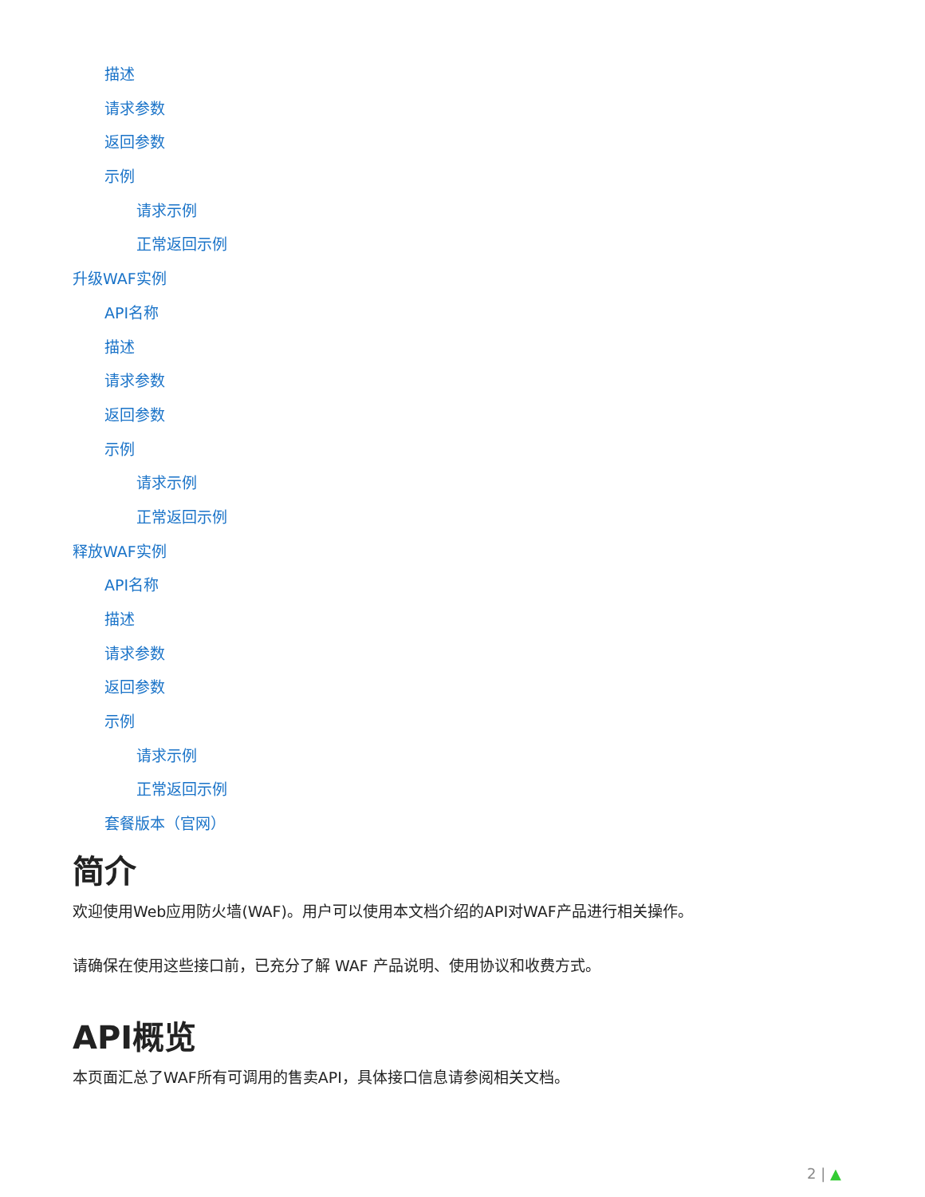描述
请求参数
返回参数
示例
请求示例
正常返回示例
升级WAF实例
API名称
描述
请求参数
返回参数
示例
请求示例
正常返回示例
释放WAF实例
API名称
描述
请求参数
返回参数
示例
请求示例
正常返回示例
套餐版本（官网）
简介
欢迎使用Web应用防火墙(WAF)。用户可以使用本文档介绍的API对WAF产品进行相关操作。
请确保在使用这些接口前，已充分了解 WAF 产品说明、使用协议和收费方式。
API概览
本页面汇总了WAF所有可调用的售卖API，具体接口信息请参阅相关文档。
2 | ▲